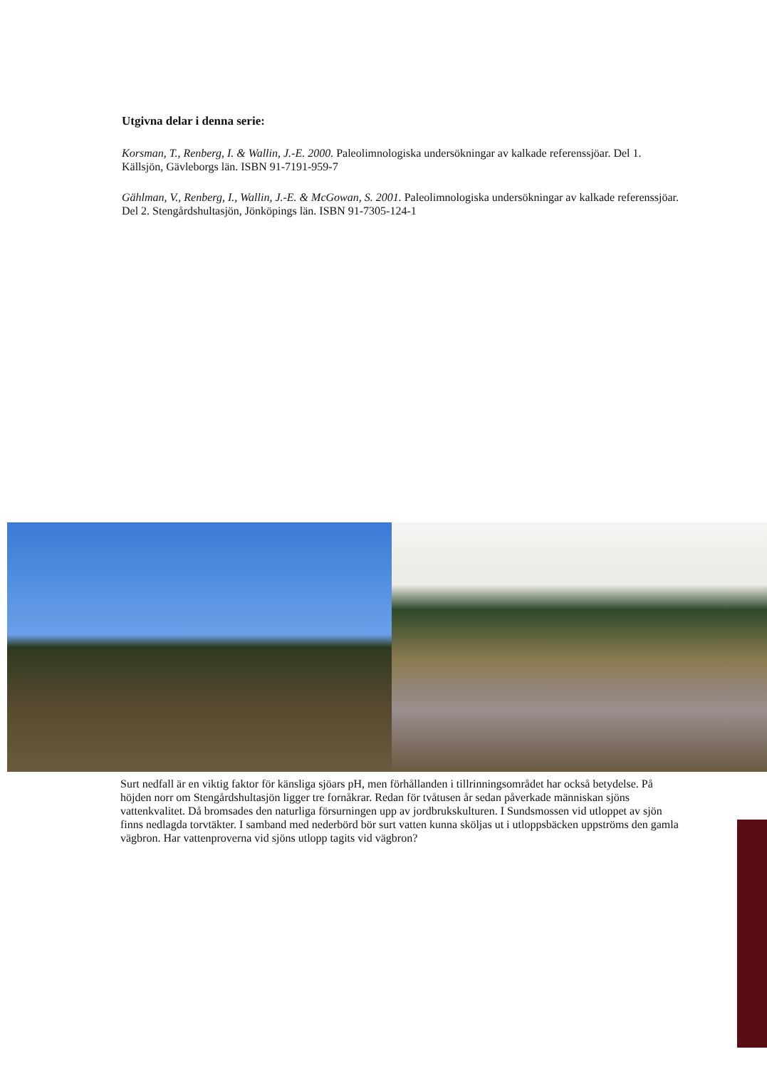Utgivna delar i denna serie:
Korsman, T., Renberg, I. & Wallin, J.-E. 2000. Paleolimnologiska undersökningar av kalkade referenssjöar. Del 1. Källsjön, Gävleborgs län. ISBN 91-7191-959-7
Gählman, V., Renberg, I., Wallin, J.-E. & McGowan, S. 2001. Paleolimnologiska undersökningar av kalkade referenssjöar. Del 2. Stengårdshultasjön, Jönköpings län. ISBN 91-7305-124-1
Surt nedfall är en viktig faktor för känsliga sjöars pH, men förhållanden i tillrinningsområdet har också betydelse. På höjden norr om Stengårdshultasjön ligger tre fornåkrar. Redan för tvåtusen år sedan påverkade människan sjöns vattenkvalitet. Då bromsades den naturliga försurningen upp av jordbrukskulturen. I Sundsmossen vid utloppet av sjön finns nedlagda torvtäkter. I samband med nederbörd bör surt vatten kunna sköljas ut i utloppsbäcken uppströms den gamla vägbron. Har vattenproverna vid sjöns utlopp tagits vid vägbron?